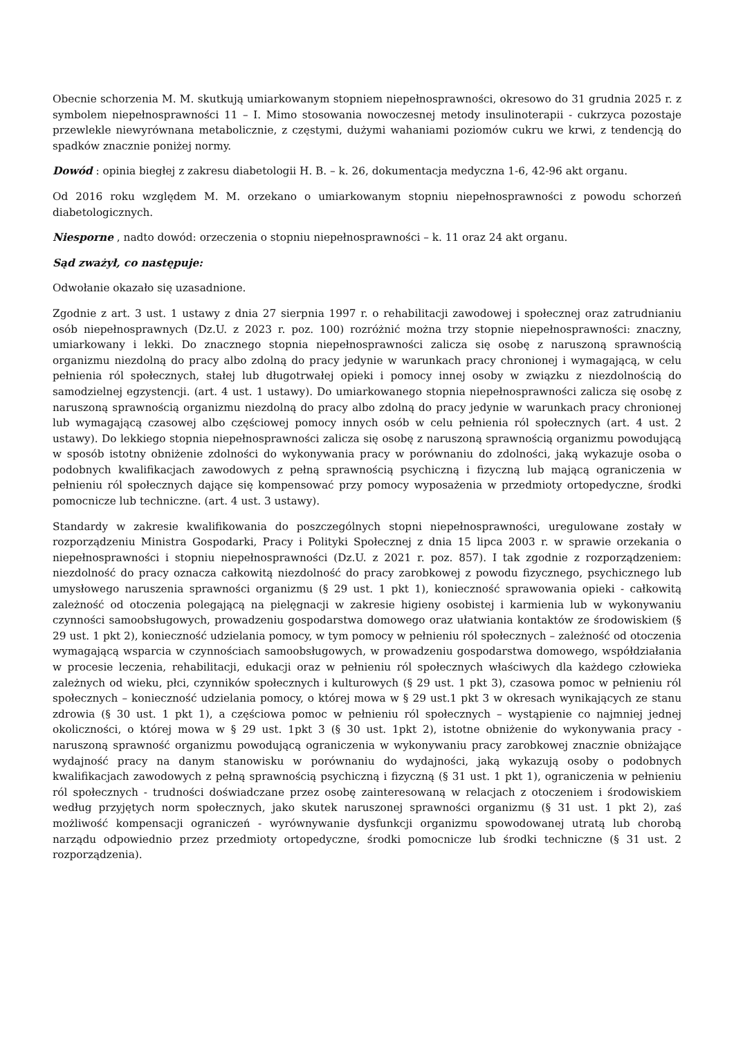Obecnie schorzenia M. M. skutkują umiarkowanym stopniem niepełnosprawności, okresowo do 31 grudnia 2025 r. z symbolem niepełnosprawności 11 – I. Mimo stosowania nowoczesnej metody insulinoterapii - cukrzyca pozostaje przewlekle niewyrównana metabolicznie, z częstymi, dużymi wahaniami poziomów cukru we krwi, z tendencją do spadków znacznie poniżej normy.
Dowód : opinia biegłej z zakresu diabetologii H. B. – k. 26, dokumentacja medyczna 1-6, 42-96 akt organu.
Od 2016 roku względem M. M. orzekano o umiarkowanym stopniu niepełnosprawności z powodu schorzeń diabetologicznych.
Niesporne , nadto dowód: orzeczenia o stopniu niepełnosprawności – k. 11 oraz 24 akt organu.
Sąd zważył, co następuje:
Odwołanie okazało się uzasadnione.
Zgodnie z art. 3 ust. 1 ustawy z dnia 27 sierpnia 1997 r. o rehabilitacji zawodowej i społecznej oraz zatrudnianiu osób niepełnosprawnych (Dz.U. z 2023 r. poz. 100) rozróżnić można trzy stopnie niepełnosprawności: znaczny, umiarkowany i lekki. Do znacznego stopnia niepełnosprawności zalicza się osobę z naruszoną sprawnością organizmu niezdolną do pracy albo zdolną do pracy jedynie w warunkach pracy chronionej i wymagającą, w celu pełnienia ról społecznych, stałej lub długotrwałej opieki i pomocy innej osoby w związku z niezdolnością do samodzielnej egzystencji. (art. 4 ust. 1 ustawy). Do umiarkowanego stopnia niepełnosprawności zalicza się osobę z naruszoną sprawnością organizmu niezdolną do pracy albo zdolną do pracy jedynie w warunkach pracy chronionej lub wymagającą czasowej albo częściowej pomocy innych osób w celu pełnienia ról społecznych (art. 4 ust. 2 ustawy). Do lekkiego stopnia niepełnosprawności zalicza się osobę z naruszoną sprawnością organizmu powodującą w sposób istotny obniżenie zdolności do wykonywania pracy w porównaniu do zdolności, jaką wykazuje osoba o podobnych kwalifikacjach zawodowych z pełną sprawnością psychiczną i fizyczną lub mającą ograniczenia w pełnieniu ról społecznych dające się kompensować przy pomocy wyposażenia w przedmioty ortopedyczne, środki pomocnicze lub techniczne. (art. 4 ust. 3 ustawy).
Standardy w zakresie kwalifikowania do poszczególnych stopni niepełnosprawności, uregulowane zostały w rozporządzeniu Ministra Gospodarki, Pracy i Polityki Społecznej z dnia 15 lipca 2003 r. w sprawie orzekania o niepełnosprawności i stopniu niepełnosprawności (Dz.U. z 2021 r. poz. 857). I tak zgodnie z rozporządzeniem: niezdolność do pracy oznacza całkowitą niezdolność do pracy zarobkowej z powodu fizycznego, psychicznego lub umysłowego naruszenia sprawności organizmu (§ 29 ust. 1 pkt 1), konieczność sprawowania opieki - całkowitą zależność od otoczenia polegającą na pielęgnacji w zakresie higieny osobistej i karmienia lub w wykonywaniu czynności samoobsługowych, prowadzeniu gospodarstwa domowego oraz ułatwiania kontaktów ze środowiskiem (§ 29 ust. 1 pkt 2), konieczność udzielania pomocy, w tym pomocy w pełnieniu ról społecznych – zależność od otoczenia wymagającą wsparcia w czynnościach samoobsługowych, w prowadzeniu gospodarstwa domowego, współdziałania w procesie leczenia, rehabilitacji, edukacji oraz w pełnieniu ról społecznych właściwych dla każdego człowieka zależnych od wieku, płci, czynników społecznych i kulturowych (§ 29 ust. 1 pkt 3), czasowa pomoc w pełnieniu ról społecznych – konieczność udzielania pomocy, o której mowa w § 29 ust.1 pkt 3 w okresach wynikających ze stanu zdrowia (§ 30 ust. 1 pkt 1), a częściowa pomoc w pełnieniu ról społecznych – wystąpienie co najmniej jednej okoliczności, o której mowa w § 29 ust. 1pkt 3 (§ 30 ust. 1pkt 2), istotne obniżenie do wykonywania pracy - naruszoną sprawność organizmu powodującą ograniczenia w wykonywaniu pracy zarobkowej znacznie obniżające wydajność pracy na danym stanowisku w porównaniu do wydajności, jaką wykazują osoby o podobnych kwalifikacjach zawodowych z pełną sprawnością psychiczną i fizyczną (§ 31 ust. 1 pkt 1), ograniczenia w pełnieniu ról społecznych - trudności doświadczane przez osobę zainteresowaną w relacjach z otoczeniem i środowiskiem według przyjętych norm społecznych, jako skutek naruszonej sprawności organizmu (§ 31 ust. 1 pkt 2), zaś możliwość kompensacji ograniczeń - wyrównywanie dysfunkcji organizmu spowodowanej utratą lub chorobą narządu odpowiednio przez przedmioty ortopedyczne, środki pomocnicze lub środki techniczne (§ 31 ust. 2 rozporządzenia).